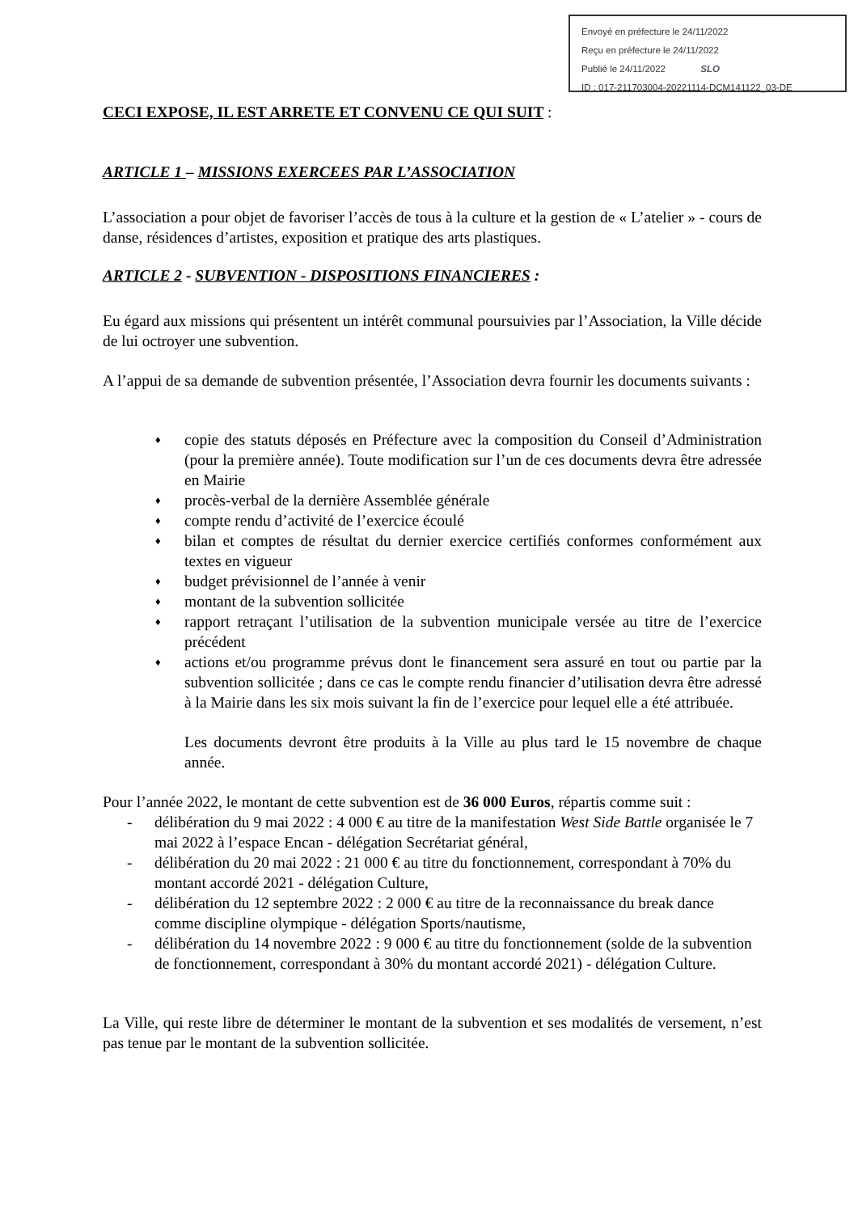Envoyé en préfecture le 24/11/2022
Reçu en préfecture le 24/11/2022
Publié le 24/11/2022 SLO
ID : 017-211703004-20221114-DCM141122_03-DE
CECI EXPOSE, IL EST ARRETE ET CONVENU CE QUI SUIT :
ARTICLE 1 – MISSIONS EXERCEES PAR L’ASSOCIATION
L’association a pour objet de favoriser l’accès de tous à la culture et la gestion de « L’atelier » - cours de danse, résidences d’artistes, exposition et pratique des arts plastiques.
ARTICLE 2 - SUBVENTION - DISPOSITIONS FINANCIERES :
Eu égard aux missions qui présentent un intérêt communal poursuivies par l’Association, la Ville décide de lui octroyer une subvention.
A l’appui de sa demande de subvention présentée, l’Association devra fournir les documents suivants :
♦ copie des statuts déposés en Préfecture avec la composition du Conseil d’Administration (pour la première année). Toute modification sur l’un de ces documents devra être adressée en Mairie
♦ procès-verbal de la dernière Assemblée générale
♦ compte rendu d’activité de l’exercice écoulé
♦ bilan et comptes de résultat du dernier exercice certifiés conformes conformément aux textes en vigueur
♦ budget prévisionnel de l’année à venir
♦ montant de la subvention sollicitée
♦ rapport retraçant l’utilisation de la subvention municipale versée au titre de l’exercice précédent
♦ actions et/ou programme prévus dont le financement sera assuré en tout ou partie par la subvention sollicitée ; dans ce cas le compte rendu financier d’utilisation devra être adressé à la Mairie dans les six mois suivant la fin de l’exercice pour lequel elle a été attribuée.
Les documents devront être produits à la Ville au plus tard le 15 novembre de chaque année.
Pour l’année 2022, le montant de cette subvention est de 36 000 Euros, répartis comme suit :
- délibération du 9 mai 2022 : 4 000 € au titre de la manifestation West Side Battle organisée le 7 mai 2022 à l’espace Encan - délégation Secrétariat général,
- délibération du 20 mai 2022 : 21 000 € au titre du fonctionnement, correspondant à 70% du montant accordé 2021 - délégation Culture,
- délibération du 12 septembre 2022 : 2 000 € au titre de la reconnaissance du break dance comme discipline olympique - délégation Sports/nautisme,
- délibération du 14 novembre 2022 : 9 000 € au titre du fonctionnement (solde de la subvention de fonctionnement, correspondant à 30% du montant accordé 2021) - délégation Culture.
La Ville, qui reste libre de déterminer le montant de la subvention et ses modalités de versement, n’est pas tenue par le montant de la subvention sollicitée.